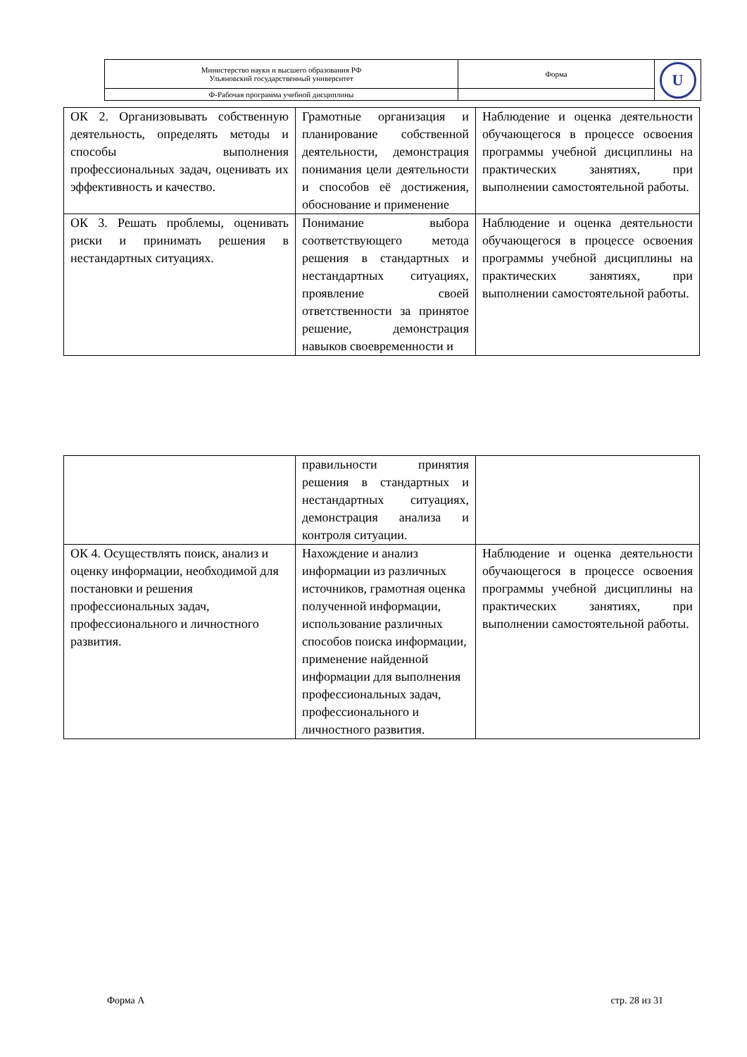| Министерство науки и высшего образования РФ Ульяновский государственный университет | Форма | U |
| Ф-Рабочая программа учебной дисциплины | | |
| ОК 2. Организовывать собственную деятельность, определять методы и способы выполнения профессиональных задач, оценивать их эффективность и качество. | Грамотные организация и планирование собственной деятельности, демонстрация понимания цели деятельности и способов её достижения, обоснование и применение | Наблюдение и оценка деятельности обучающегося в процессе освоения программы учебной дисциплины на практических занятиях, при выполнении самостоятельной работы. |
| ОК 3. Решать проблемы, оценивать риски и принимать решения в нестандартных ситуациях. | Понимание выбора соответствующего метода решения в стандартных и нестандартных ситуациях, проявление своей ответственности за принятое решение, демонстрация навыков своевременности и | Наблюдение и оценка деятельности обучающегося в процессе освоения программы учебной дисциплины на практических занятиях, при выполнении самостоятельной работы. |
| | правильности принятия решения в стандартных и нестандартных ситуациях, демонстрация анализа и контроля ситуации. | |
| ОК 4. Осуществлять поиск, анализ и оценку информации, необходимой для постановки и решения профессиональных задач, профессионального и личностного развития. | Нахождение и анализ информации из различных источников, грамотная оценка полученной информации, использование различных способов поиска информации, применение найденной информации для выполнения профессиональных задач, профессионального и личностного развития. | Наблюдение и оценка деятельности обучающегося в процессе освоения программы учебной дисциплины на практических занятиях, при выполнении самостоятельной работы. |
Форма А стр. 28 из 31